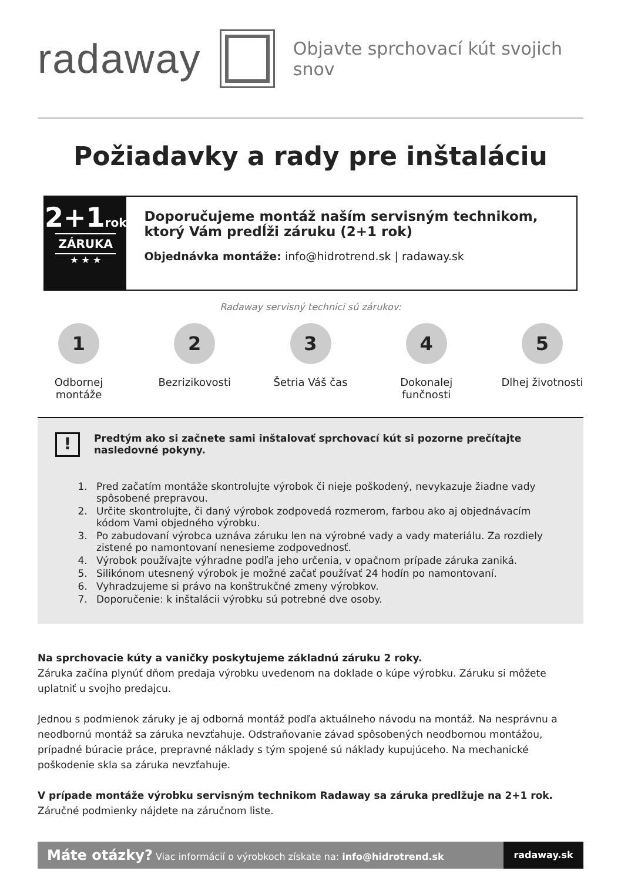radaway
Objavte sprchovací kút svojich snov
Požiadavky a rady pre inštaláciu
2+1rok
ZÁRUKA
★ ★ ★
Doporučujeme montáž naším servisným technikom, ktorý Vám predĺži záruku (2+1 rok)
Objednávka montáže: info@hidrotrend.sk | radaway.sk
Radaway servisný technici sú zárukov:
1
Odbornej montáže
2
Bezrizikovosti
3
Šetria Váš čas
4
Dokonalej funčnosti
5
Dlhej životnosti
!
Predtým ako si začnete sami inštalovať sprchovací kút si pozorne prečítajte nasledovné pokyny.
1. Pred začatím montáže skontrolujte výrobok či nieje poškodený, nevykazuje žiadne vady spôsobené prepravou.
2. Určite skontrolujte, či daný výrobok zodpovedá rozmerom, farbou ako aj objednávacím kódom Vami objedného výrobku.
3. Po zabudovaní výrobca uznáva záruku len na výrobné vady a vady materiálu. Za rozdiely zistené po namontovaní nenesieme zodpovednosť.
4. Výrobok používajte výhradne podľa jeho určenia, v opačnom prípade záruka zaniká.
5. Silikónom utesnený výrobok je možné začať používať 24 hodín po namontovaní.
6. Vyhradzujeme si právo na konštrukčné zmeny výrobkov.
7. Doporučenie: k inštalácii výrobku sú potrebné dve osoby.
Na sprchovacie kúty a vaničky poskytujeme základnú záruku 2 roky.
Záruka začína plynúť dňom predaja výrobku uvedenom na doklade o kúpe výrobku. Záruku si môžete uplatniť u svojho predajcu.
Jednou s podmienok záruky je aj odborná montáž podľa aktuálneho návodu na montáž. Na nesprávnu a neodbornú montáž sa záruka nevzťahuje. Odstraňovanie závad spôsobených neodbornou montážou, prípadné búracie práce, prepravné náklady s tým spojené sú náklady kupujúceho. Na mechanické poškodenie skla sa záruka nevzťahuje.
V prípade montáže výrobku servisným technikom Radaway sa záruka predlžuje na 2+1 rok.
Záručné podmienky nájdete na záručnom liste.
Máte otázky? Viac informácií o výrobkoch získate na: info@hidrotrend.sk
radaway.sk